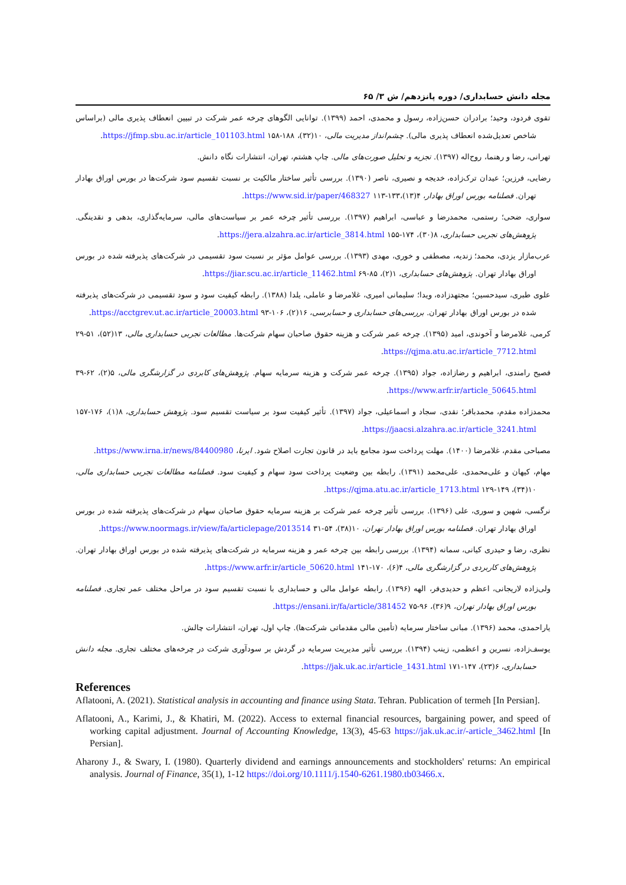مجله دانش حسابداری/ دوره پانزدهم/ ش ۳/ ۶۵
تقوی فردود، وحید؛ برادران حسن‌زاده، رسول و محمدی، احمد (۱۳۹۹). توانایی الگوهای چرخه عمر شرکت در تبیین انعطاف پذیری مالی (براساس شاخص تعدیل‌شده انعطاف پذیری مالی). چشم‌انداز مدیریت مالی، ۱۰(۳۲)، ۱۸۸-۱۵۸ https://jfmp.sbu.ac.ir/article_101103.html.
تهرانی، رضا و رهنما، روح‌اله (۱۳۹۷). تجزیه و تحلیل صورت‌های مالی. چاپ هشتم، تهران، انتشارات نگاه دانش.
رضایی، فرزین؛ عیدان ترک‌زاده، خدیجه و نصیری، ناصر (۱۳۹۰). بررسی تأثیر ساختار مالکیت بر نسبت تقسیم سود شرکت‌ها در بورس اوراق بهادار تهران. فصلنامه بورس اوراق بهادار، ۴(۱۳)،۱۳۳-۱۱۳ https://www.sid.ir/paper/468327.
سواری، ضحی؛ رستمی، محمدرضا و عباسی، ابراهیم (۱۳۹۷). بررسی تأثیر چرخه عمر بر سیاست‌های مالی، سرمایه‌گذاری، بدهی و نقدینگی. پژوهش‌های تجربی حسابداری، ۸(۳۰)، ۱۷۴-۱۵۵ https://jera.alzahra.ac.ir/article_3814.html.
عرب‌مازار یزدی، محمد؛ زندیه، مصطفی و خوری، مهدی (۱۳۹۳). بررسی عوامل مؤثر بر نسبت سود تقسیمی در شرکت‌های پذیرفته شده در بورس اوراق بهادار تهران. پژوهش‌های حسابداری، ۱(۲)، ۸۵-۶۹ https://jiar.scu.ac.ir/article_11462.html.
علوی طبری، سیدحسین؛ مجتهدزاده، ویدا؛ سلیمانی امیری، غلامرضا و عاملی، یلدا (۱۳۸۸). رابطه کیفیت سود و سود تقسیمی در شرکت‌های پذیرفته شده در بورس اوراق بهادار تهران. بررسی‌های حسابداری و حسابرسی، ۱۶(۲)، ۱۰۶-۹۳ https://acctgrev.ut.ac.ir/article_20003.html.
کرمی، غلامرضا و آخوندی، امید (۱۳۹۵). چرخه عمر شرکت و هزینه حقوق صاحبان سهام شرکت‌ها. مطالعات تجربی حسابداری مالی، ۱۳(۵۲)، ۵۱-۲۹ https://qjma.atu.ac.ir/article_7712.html.
فصیح رامندی، ابراهیم و رضازاده، جواد (۱۳۹۵). چرخه عمر شرکت و هزینه سرمایه سهام. پژوهش‌های کابردی در گزارشگری مالی، ۵(۲)، ۶۲-۳۹ https://www.arfr.ir/article_50645.html.
محمدزاده مقدم، محمدباقر؛ نقدی، سجاد و اسماعیلی، جواد (۱۳۹۷). تأثیر کیفیت سود بر سیاست تقسیم سود. پژوهش حسابداری، ۸(۱)، ۱۷۶-۱۵۷ https://jaacsi.alzahra.ac.ir/article_3241.html.
مصباحی مقدم، غلامرضا (۱۴۰۰). مهلت پرداخت سود مجامع باید در قانون تجارت اصلاح شود. ایرنا، https://www.irna.ir/news/84400980.
مهام، کیهان و علی‌محمدی، علی‌محمد (۱۳۹۱). رابطه بین وضعیت پرداخت سود سهام و کیفیت سود. فصلنامه مطالعات تجربی حسابداری مالی، ۱۰(۳۴)، ۱۴۹-۱۲۹ https://qjma.atu.ac.ir/article_1713.html.
نرگسی، شهین و سوری، علی (۱۳۹۶). بررسی تأثیر چرخه عمر شرکت بر هزینه سرمایه حقوق صاحبان سهام در شرکت‌های پذیرفته شده در بورس اوراق بهادار تهران. فصلنامه بورس اوراق بهادار تهران، ۱۰(۳۸)، ۵۴-۳۱ https://www.noormags.ir/view/fa/articlepage/2013514.
نظری، رضا و حیدری کیانی، سمانه (۱۳۹۴). بررسی رابطه بین چرخه عمر و هزینه سرمایه در شرکت‌های پذیرفته شده در بورس اوراق بهادار تهران. پژوهش‌های کاربردی در گزارشگری مالی، ۴(۶)، ۱۷۰-۱۴۱ https://www.arfr.ir/article_50620.html.
ولی‌زاده لاریجانی، اعظم و حدیدی‌فر، الهه (۱۳۹۶). رابطه عوامل مالی و حسابداری با نسبت تقسیم سود در مراحل مختلف عمر تجاری. فصلنامه بورس اوراق بهادار تهران، ۹(۳۶)، ۹۶-۷۵ https://ensani.ir/fa/article/381452.
یاراحمدی، محمد (۱۳۹۶). مبانی ساختار سرمایه (تأمین مالی مقدماتی شرکت‌ها). چاپ اول، تهران، انتشارات چالش.
یوسف‌زاده، نسرین و اعظمی، زینب (۱۳۹۴). بررسی تأثیر مدیریت سرمایه در گردش بر سودآوری شرکت در چرخه‌های مختلف تجاری. مجله دانش حسابداری، ۶(۲۳)، ۱۴۷-۱۷۱ https://jak.uk.ac.ir/article_1431.html.
References
Aflatooni, A. (2021). Statistical analysis in accounting and finance using Stata. Tehran. Publication of termeh [In Persian].
Aflatooni, A., Karimi, J., & Khatiri, M. (2022). Access to external financial resources, bargaining power, and speed of working capital adjustment. Journal of Accounting Knowledge, 13(3), 45-63 https://jak.uk.ac.ir/-article_3462.html [In Persian].
Aharony J., & Swary, I. (1980). Quarterly dividend and earnings announcements and stockholders' returns: An empirical analysis. Journal of Finance, 35(1), 1-12 https://doi.org/10.1111/j.1540-6261.1980.tb03466.x.